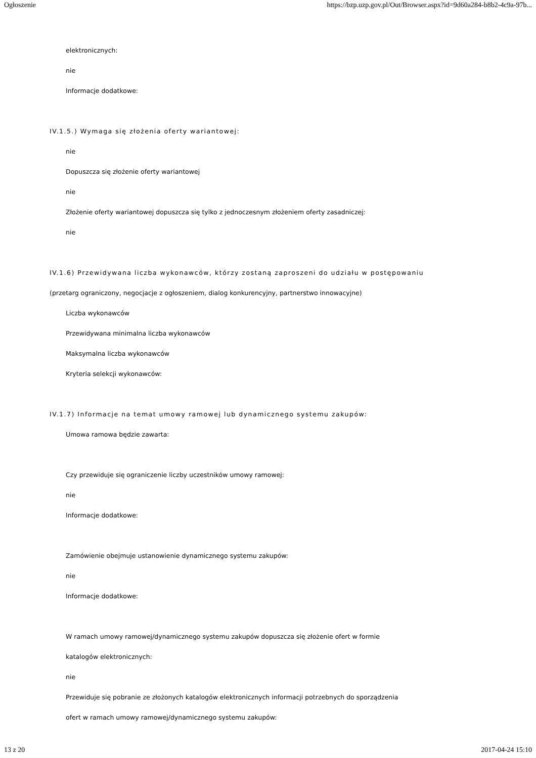Ogłoszenie https://bzp.uzp.gov.pl/Out/Browser.aspx?id=9d60a284-b8b2-4c9a-97b...
elektronicznych:
nie
Informacje dodatkowe:
IV.1.5.) Wymaga się złożenia oferty wariantowej:
nie
Dopuszcza się złożenie oferty wariantowej
nie
Złożenie oferty wariantowej dopuszcza się tylko z jednoczesnym złożeniem oferty zasadniczej:
nie
IV.1.6) Przewidywana liczba wykonawców, którzy zostaną zaproszeni do udziału w postępowaniu
(przetarg ograniczony, negocjacje z ogłoszeniem, dialog konkurencyjny, partnerstwo innowacyjne)
Liczba wykonawców
Przewidywana minimalna liczba wykonawców
Maksymalna liczba wykonawców
Kryteria selekcji wykonawców:
IV.1.7) Informacje na temat umowy ramowej lub dynamicznego systemu zakupów:
Umowa ramowa będzie zawarta:
Czy przewiduje się ograniczenie liczby uczestników umowy ramowej:
nie
Informacje dodatkowe:
Zamówienie obejmuje ustanowienie dynamicznego systemu zakupów:
nie
Informacje dodatkowe:
W ramach umowy ramowej/dynamicznego systemu zakupów dopuszcza się złożenie ofert w formie
katalogów elektronicznych:
nie
Przewiduje się pobranie ze złożonych katalogów elektronicznych informacji potrzebnych do sporządzenia
ofert w ramach umowy ramowej/dynamicznego systemu zakupów:
13 z 20 2017-04-24 15:10